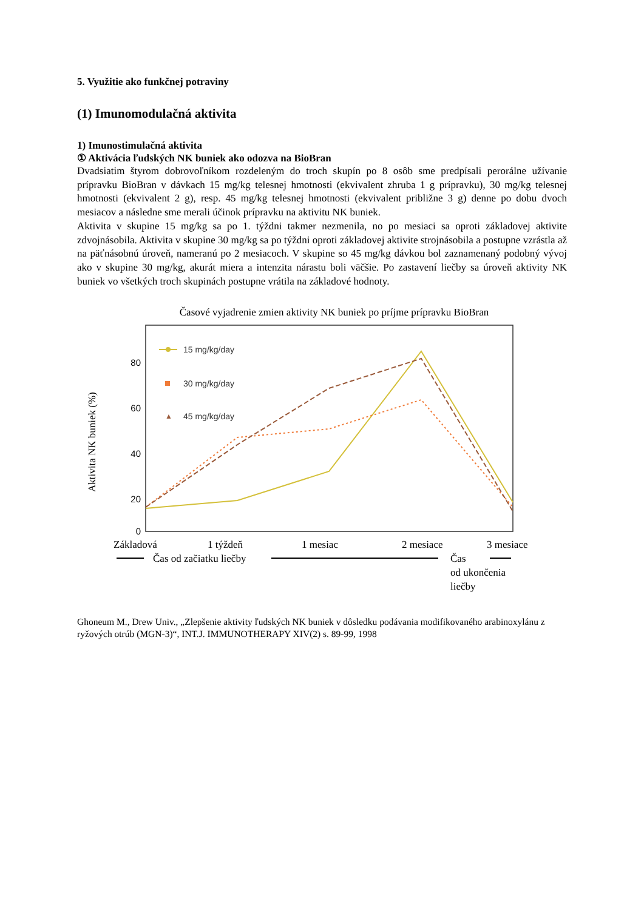5. Využitie ako funkčnej potraviny
(1) Imunomodulačná aktivita
1) Imunostimulačná aktivita
① Aktivácia ľudských NK buniek ako odozva na BioBran
Dvadsiatim štyrom dobrovoľníkom rozdeleným do troch skupín po 8 osôb sme predpísali perorálne užívanie prípravku BioBran v dávkach 15 mg/kg telesnej hmotnosti (ekvivalent zhruba 1 g prípravku), 30 mg/kg telesnej hmotnosti (ekvivalent 2 g), resp. 45 mg/kg telesnej hmotnosti (ekvivalent približne 3 g) denne po dobu dvoch mesiacov a následne sme merali účinok prípravku na aktivitu NK buniek.
Aktivita v skupine 15 mg/kg sa po 1. týždni takmer nezmenila, no po mesiaci sa oproti základovej aktivite zdvojnásobila. Aktivita v skupine 30 mg/kg sa po týždni oproti základovej aktivite strojnásobila a postupne vzrástla až na päťnásobnú úroveň, nameranú po 2 mesiacoch. V skupine so 45 mg/kg dávkou bol zaznamenaný podobný vývoj ako v skupine 30 mg/kg, akurát miera a intenzita nárastu boli väčšie. Po zastavení liečby sa úroveň aktivity NK buniek vo všetkých troch skupinách postupne vrátila na základové hodnoty.
Časové vyjadrenie zmien aktivity NK buniek po príjme prípravku BioBran
Aktivita NK buniek (%)
80
60
40
20
0
15 mg/kg/day
30 mg/kg/day
▲
45 mg/kg/day
Základová
1 týždeň
1 mesiac
2 mesiace
3 mesiace
Čas od začiatku liečby
Čas
od ukončenia
liečby
Ghoneum M., Drew Univ., „Zlepšenie aktivity ľudských NK buniek v dôsledku podávania modifikovaného arabinoxylánu z ryžových otrúb (MGN-3)“, INT.J. IMMUNOTHERAPY XIV(2) s. 89-99, 1998